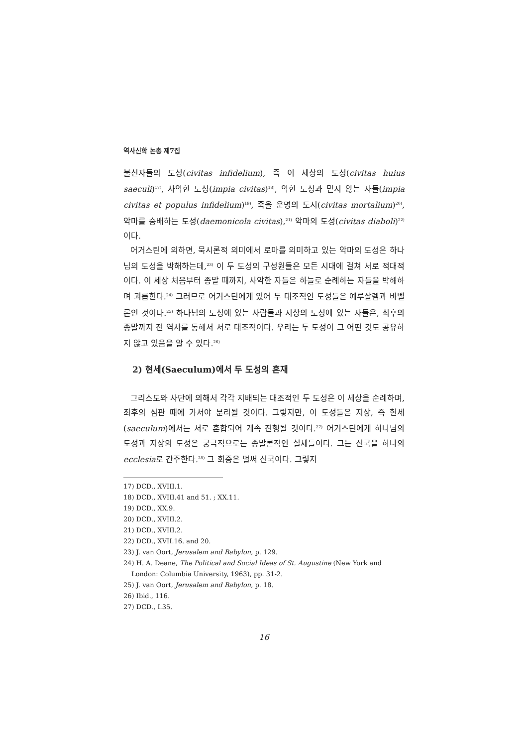역사신학 논총 제7집
불신자들의 도성(civitas infidelium), 즉 이 세상의 도성(civitas huius saeculi)<sup>17)</sup>, 사악한 도성(impia civitas)<sup>18)</sup>, 악한 도성과 믿지 않는 자들(impia civitas et populus infidelium)<sup>19)</sup>, 죽을 운명의 도시(civitas mortalium)<sup>20)</sup>, 악마를 숭배하는 도성(daemonicola civitas),<sup>21)</sup> 악마의 도성(civitas diaboli)<sup>22)</sup>이다.
어거스틴에 의하면, 묵시론적 의미에서 로마를 의미하고 있는 악마의 도성은 하나님의 도성을 박해하는데,<sup>23)</sup> 이 두 도성의 구성원들은 모든 시대에 걸쳐 서로 적대적이다. 이 세상 처음부터 종말 때까지, 사악한 자들은 하늘로 순례하는 자들을 박해하며 괴롭힌다.<sup>24)</sup> 그러므로 어거스틴에게 있어 두 대조적인 도성들은 예루살렘과 바벨론인 것이다.<sup>25)</sup> 하나님의 도성에 있는 사람들과 지상의 도성에 있는 자들은, 최후의 종말까지 전 역사를 통해서 서로 대조적이다. 우리는 두 도성이 그 어떤 것도 공유하지 않고 있음을 알 수 있다.<sup>26)</sup>
2) 현세(Saeculum)에서 두 도성의 혼재
그리스도와 사단에 의해서 각각 지배되는 대조적인 두 도성은 이 세상을 순례하며, 최후의 심판 때에 가서야 분리될 것이다. 그렇지만, 이 도성들은 지상, 즉 현세(saeculum)에서는 서로 혼합되어 계속 진행될 것이다.<sup>27)</sup> 어거스틴에게 하나님의 도성과 지상의 도성은 궁극적으로는 종말론적인 실체들이다. 그는 신국을 하나의 ecclesia로 간주한다.<sup>28)</sup> 그 회중은 벌써 신국이다. 그렇지
17) DCD., XVIII.1.
18) DCD., XVIII.41 and 51. ; XX.11.
19) DCD., XX.9.
20) DCD., XVIII.2.
21) DCD., XVIII.2.
22) DCD., XVII.16. and 20.
23) J. van Oort, Jerusalem and Babylon, p. 129.
24) H. A. Deane, The Political and Social Ideas of St. Augustine (New York and
London: Columbia University, 1963), pp. 31-2.
25) J. van Oort, Jerusalem and Babylon, p. 18.
26) Ibid., 116.
27) DCD., I.35.
16